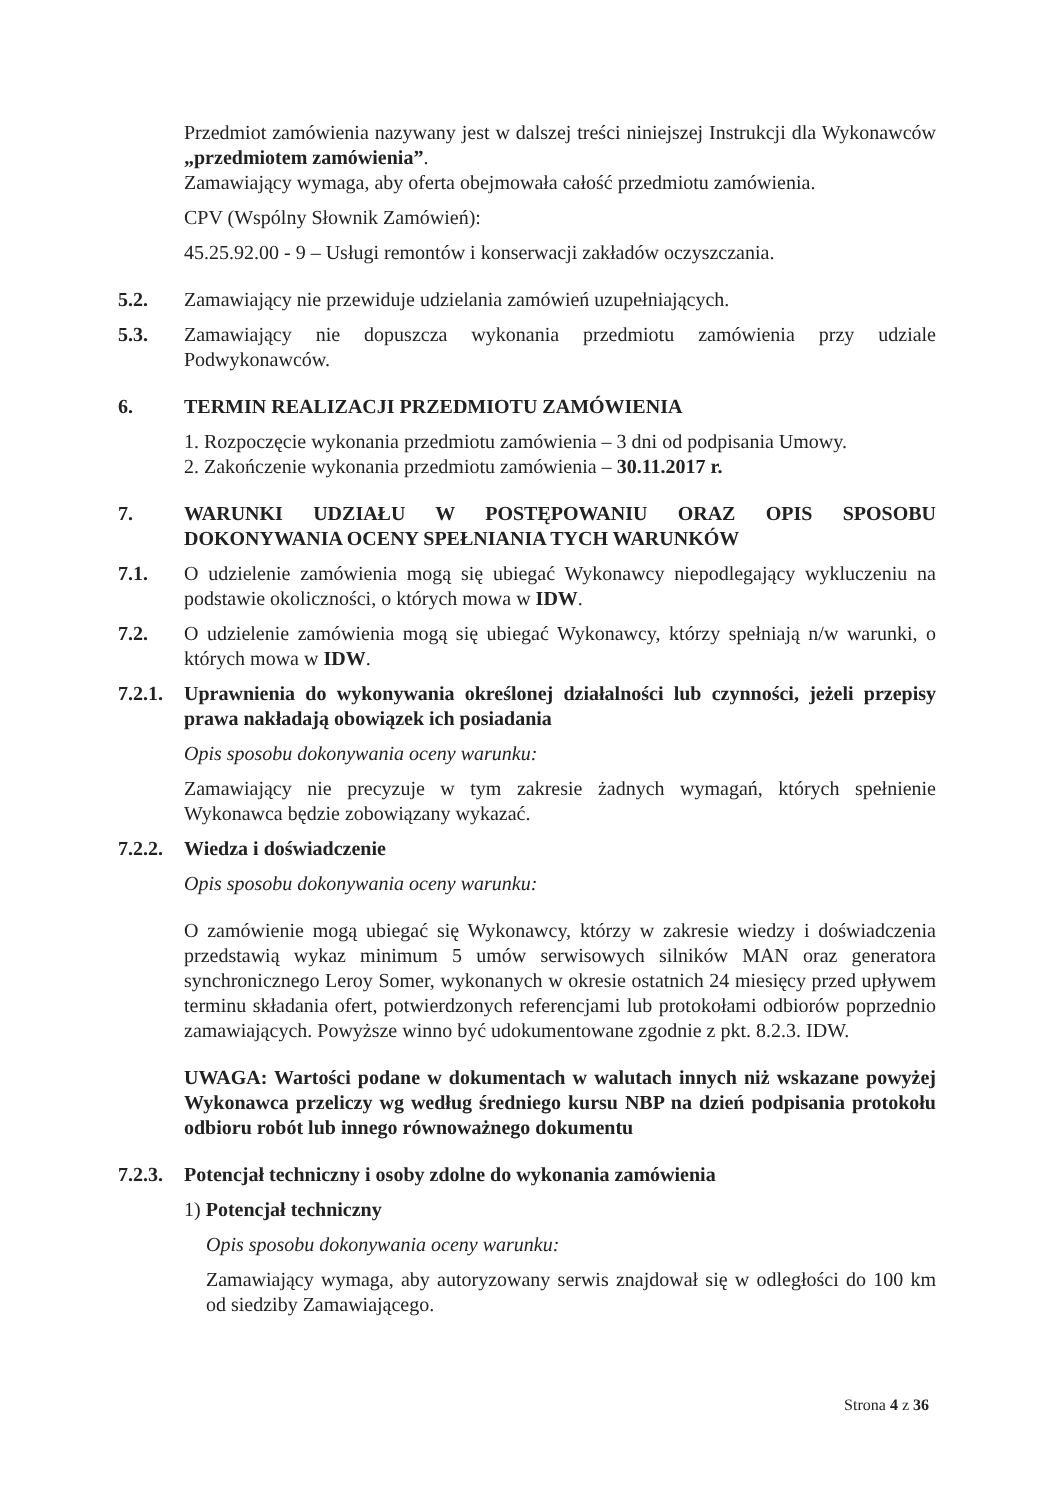Przedmiot zamówienia nazywany jest w dalszej treści niniejszej Instrukcji dla Wykonawców „przedmiotem zamówienia”.
Zamawiający wymaga, aby oferta obejmowała całość przedmiotu zamówienia.
CPV (Wspólny Słownik Zamówień):
45.25.92.00 - 9 – Usługi remontów i konserwacji zakładów oczyszczania.
5.2. Zamawiający nie przewiduje udzielania zamówień uzupełniających.
5.3. Zamawiający nie dopuszcza wykonania przedmiotu zamówienia przy udziale Podwykonawców.
6. TERMIN REALIZACJI PRZEDMIOTU ZAMÓWIENIA
1. Rozpoczęcie wykonania przedmiotu zamówienia – 3 dni od podpisania Umowy.
2. Zakończenie wykonania przedmiotu zamówienia – 30.11.2017 r.
7. WARUNKI UDZIAŁU W POSTĘPOWANIU ORAZ OPIS SPOSOBU DOKONYWANIA OCENY SPEŁNIANIA TYCH WARUNKÓW
7.1. O udzielenie zamówienia mogą się ubiegać Wykonawcy niepodlegający wykluczeniu na podstawie okoliczności, o których mowa w IDW.
7.2. O udzielenie zamówienia mogą się ubiegać Wykonawcy, którzy spełniają n/w warunki, o których mowa w IDW.
7.2.1.
Uprawnienia do wykonywania określonej działalności lub czynności, jeżeli przepisy prawa nakładają obowiązek ich posiadania
Opis sposobu dokonywania oceny warunku:
Zamawiający nie precyzuje w tym zakresie żadnych wymagań, których spełnienie Wykonawca będzie zobowiązany wykazać.
7.2.2.
Wiedza i doświadczenie
Opis sposobu dokonywania oceny warunku:
O zamówienie mogą ubiegać się Wykonawcy, którzy w zakresie wiedzy i doświadczenia przedstawią wykaz minimum 5 umów serwisowych silników MAN oraz generatora synchronicznego Leroy Somer, wykonanych w okresie ostatnich 24 miesięcy przed upływem terminu składania ofert, potwierdzonych referencjami lub protokołami odbiorów poprzednio zamawiających. Powyższe winno być udokumentowane zgodnie z pkt. 8.2.3. IDW.
UWAGA: Wartości podane w dokumentach w walutach innych niż wskazane powyżej Wykonawca przeliczy wg według średniego kursu NBP na dzień podpisania protokołu odbioru robót lub innego równoważnego dokumentu
7.2.3.
Potencjał techniczny i osoby zdolne do wykonania zamówienia
1) Potencjał techniczny
Opis sposobu dokonywania oceny warunku:
Zamawiający wymaga, aby autoryzowany serwis znajdował się w odległości do 100 km od siedziby Zamawiającego.
Strona 4 z 36